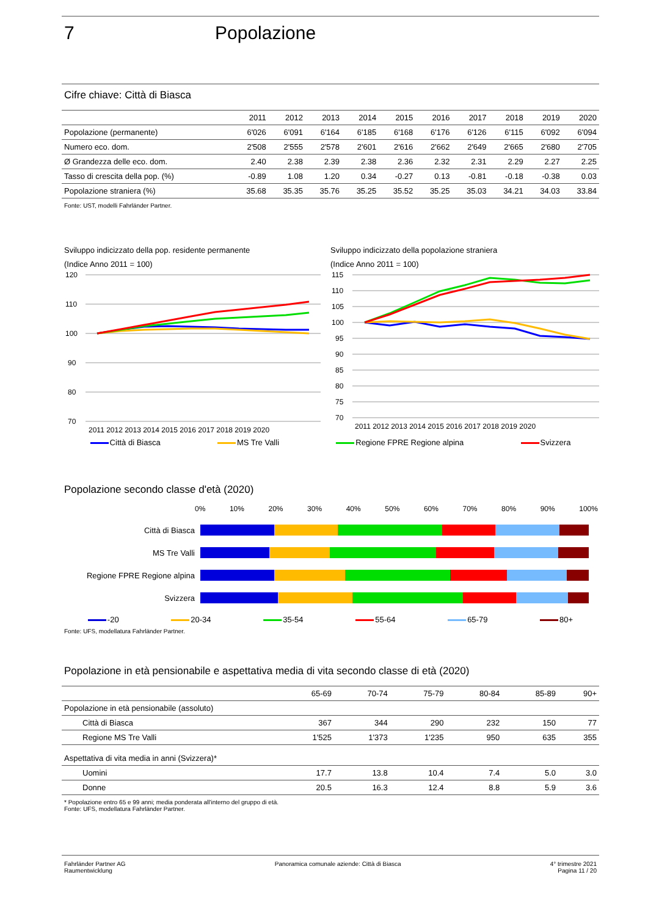7 Popolazione
Cifre chiave: Città di Biasca
| | 2011 | 2012 | 2013 | 2014 | 2015 | 2016 | 2017 | 2018 | 2019 | 2020 |
| --- | --- | --- | --- | --- | --- | --- | --- | --- | --- | --- |
| Popolazione (permanente) | 6'026 | 6'091 | 6'164 | 6'185 | 6'168 | 6'176 | 6'126 | 6'115 | 6'092 | 6'094 |
| Numero eco. dom. | 2'508 | 2'555 | 2'578 | 2'601 | 2'616 | 2'662 | 2'649 | 2'665 | 2'680 | 2'705 |
| Ø Grandezza delle eco. dom. | 2.40 | 2.38 | 2.39 | 2.38 | 2.36 | 2.32 | 2.31 | 2.29 | 2.27 | 2.25 |
| Tasso di crescita della pop. (%) | -0.89 | 1.08 | 1.20 | 0.34 | -0.27 | 0.13 | -0.81 | -0.18 | -0.38 | 0.03 |
| Popolazione straniera (%) | 35.68 | 35.35 | 35.76 | 35.25 | 35.52 | 35.25 | 35.03 | 34.21 | 34.03 | 33.84 |
Fonte: UST, modelli Fahrländer Partner.
Sviluppo indicizzato della pop. residente permanente
(Indice Anno 2011 = 100)
120
110
100
90
80
70
2011 2012 2013 2014 2015 2016 2017 2018 2019 2020
Sviluppo indicizzato della popolazione straniera
(Indice Anno 2011 = 100)
115
110
105
100
95
90
85
80
75
70
2011 2012 2013 2014 2015 2016 2017 2018 2019 2020
Città di Biasca MS Tre Valli Regione FPRE Regione alpina Svizzera
Popolazione secondo classe d'età (2020)
0% 10% 20% 30% 40% 50% 60% 70% 80% 90% 100%
Città di Biasca
MS Tre Valli
Regione FPRE Regione alpina
Svizzera
-20 20-34 35-54 55-64 65-79 80+
Fonte: UFS, modellatura Fahrländer Partner.
Popolazione in età pensionabile e aspettativa media di vita secondo classe di età (2020)
| | 65-69 | 70-74 | 75-79 | 80-84 | 85-89 | 90+ |
| --- | --- | --- | --- | --- | --- | --- |
| Popolazione in età pensionabile (assoluto) | | | | | | |
| Città di Biasca | 367 | 344 | 290 | 232 | 150 | 77 |
| Regione MS Tre Valli | 1'525 | 1'373 | 1'235 | 950 | 635 | 355 |
| Aspettativa di vita media in anni (Svizzera)* | | | | | | |
| Uomini | 17.7 | 13.8 | 10.4 | 7.4 | 5.0 | 3.0 |
| Donne | 20.5 | 16.3 | 12.4 | 8.8 | 5.9 | 3.6 |
* Popolazione entro 65 e 99 anni; media ponderata all'interno del gruppo di età.
Fonte: UFS, modellatura Fahrländer Partner.
Fahrländer Partner AG
Raumentwicklung
Panoramica comunale aziende: Città di Biasca
4° trimestre 2021
Pagina 11 / 20